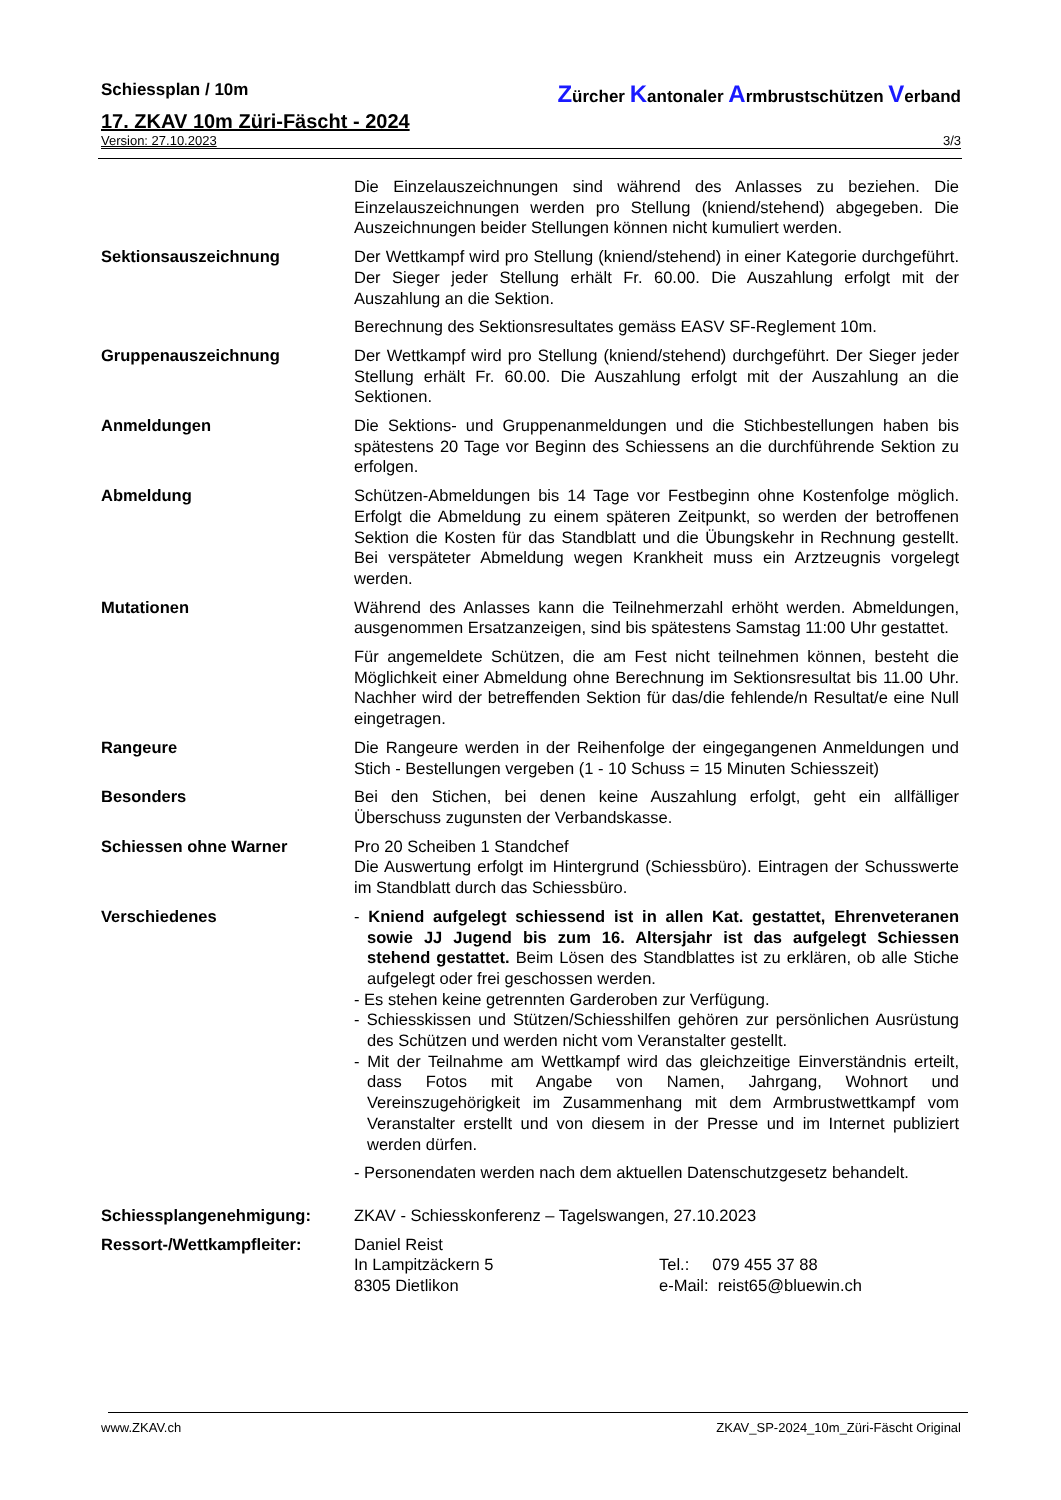Schiessplan / 10m Zürcher Kantonaler Armbrustschützen Verband
17. ZKAV 10m Züri-Fäscht - 2024
Version: 27.10.2023 3/3
Die Einzelauszeichnungen sind während des Anlasses zu beziehen. Die Einzelauszeichnungen werden pro Stellung (kniend/stehend) abgegeben. Die Auszeichnungen beider Stellungen können nicht kumuliert werden.
Sektionsauszeichnung Der Wettkampf wird pro Stellung (kniend/stehend) in einer Kategorie durchgeführt. Der Sieger jeder Stellung erhält Fr. 60.00. Die Auszahlung erfolgt mit der Auszahlung an die Sektion.
Berechnung des Sektionsresultates gemäss EASV SF-Reglement 10m.
Gruppenauszeichnung Der Wettkampf wird pro Stellung (kniend/stehend) durchgeführt. Der Sieger jeder Stellung erhält Fr. 60.00. Die Auszahlung erfolgt mit der Auszahlung an die Sektionen.
Anmeldungen Die Sektions- und Gruppenanmeldungen und die Stichbestellungen haben bis spätestens 20 Tage vor Beginn des Schiessens an die durchführende Sektion zu erfolgen.
Abmeldung Schützen-Abmeldungen bis 14 Tage vor Festbeginn ohne Kostenfolge möglich. Erfolgt die Abmeldung zu einem späteren Zeitpunkt, so werden der betroffenen Sektion die Kosten für das Standblatt und die Übungskehr in Rechnung gestellt. Bei verspäteter Abmeldung wegen Krankheit muss ein Arztzeugnis vorgelegt werden.
Mutationen Während des Anlasses kann die Teilnehmerzahl erhöht werden. Abmeldungen, ausgenommen Ersatzanzeigen, sind bis spätestens Samstag 11:00 Uhr gestattet.
Für angemeldete Schützen, die am Fest nicht teilnehmen können, besteht die Möglichkeit einer Abmeldung ohne Berechnung im Sektionsresultat bis 11.00 Uhr. Nachher wird der betreffenden Sektion für das/die fehlende/n Resultat/e eine Null eingetragen.
Rangeure Die Rangeure werden in der Reihenfolge der eingegangenen Anmeldungen und Stich - Bestellungen vergeben (1 - 10 Schuss = 15 Minuten Schiesszeit)
Besonders Bei den Stichen, bei denen keine Auszahlung erfolgt, geht ein allfälliger Überschuss zugunsten der Verbandskasse.
Schiessen ohne Warner Pro 20 Scheiben 1 Standchef
Die Auswertung erfolgt im Hintergrund (Schiessbüro). Eintragen der Schusswerte im Standblatt durch das Schiessbüro.
Verschiedenes - Kniend aufgelegt schiessend ist in allen Kat. gestattet, Ehrenveteranen sowie JJ Jugend bis zum 16. Altersjahr ist das aufgelegt Schiessen stehend gestattet. Beim Lösen des Standblattes ist zu erklären, ob alle Stiche aufgelegt oder frei geschossen werden.
- Es stehen keine getrennten Garderoben zur Verfügung.
- Schiesskissen und Stützen/Schiesshilfen gehören zur persönlichen Ausrüstung des Schützen und werden nicht vom Veranstalter gestellt.
- Mit der Teilnahme am Wettkampf wird das gleichzeitige Einverständnis erteilt, dass Fotos mit Angabe von Namen, Jahrgang, Wohnort und Vereinszugehörigkeit im Zusammenhang mit dem Armbrustwettkampf vom Veranstalter erstellt und von diesem in der Presse und im Internet publiziert werden dürfen.
- Personendaten werden nach dem aktuellen Datenschutzgesetz behandelt.
Schiessplangenehmigung: ZKAV - Schiesskonferenz – Tagelswangen, 27.10.2023
Ressort-/Wettkampfleiter: Daniel Reist
In Lampitzäckern 5
8305 Dietlikon
Tel.: 079 455 37 88
e-Mail: reist65@bluewin.ch
www.ZKAV.ch ZKAV_SP-2024_10m_Züri-Fäscht Original